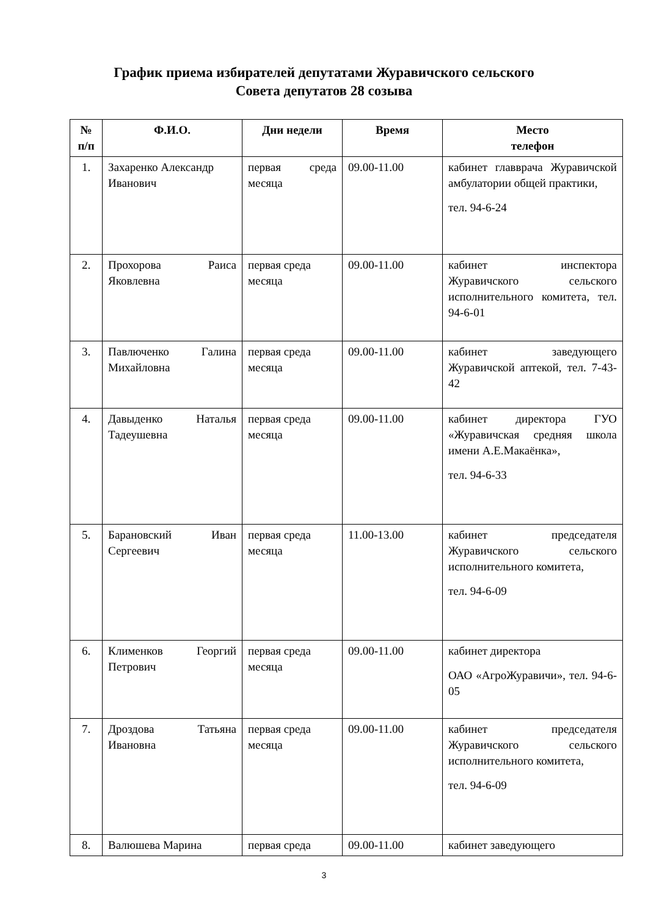График приема избирателей депутатами Журавичского сельского
Совета депутатов 28 созыва
| № п/п | Ф.И.О. | Дни недели | Время | Место телефон |
| --- | --- | --- | --- | --- |
| 1. | Захаренко Александр Иванович | первая среда месяца | 09.00-11.00 | кабинет главврача Журавичской амбулатории общей практики, тел. 94-6-24 |
| 2. | Прохорова Раиса Яковлевна | первая среда месяца | 09.00-11.00 | кабинет инспектора Журавичского сельского исполнительного комитета, тел. 94-6-01 |
| 3. | Павлюченко Галина Михайловна | первая среда месяца | 09.00-11.00 | кабинет заведующего Журавичской аптекой, тел. 7-43-42 |
| 4. | Давыденко Наталья Тадеушевна | первая среда месяца | 09.00-11.00 | кабинет директора ГУО «Журавичская средняя школа имени А.Е.Макаёнка», тел. 94-6-33 |
| 5. | Барановский Иван Сергеевич | первая среда месяца | 11.00-13.00 | кабинет председателя Журавичского сельского исполнительного комитета, тел. 94-6-09 |
| 6. | Клименков Георгий Петрович | первая среда месяца | 09.00-11.00 | кабинет директора ОАО «АгроЖуравичи», тел. 94-6-05 |
| 7. | Дроздова Татьяна Ивановна | первая среда месяца | 09.00-11.00 | кабинет председателя Журавичского сельского исполнительного комитета, тел. 94-6-09 |
| 8. | Валюшева Марина | первая среда | 09.00-11.00 | кабинет заведующего |
3